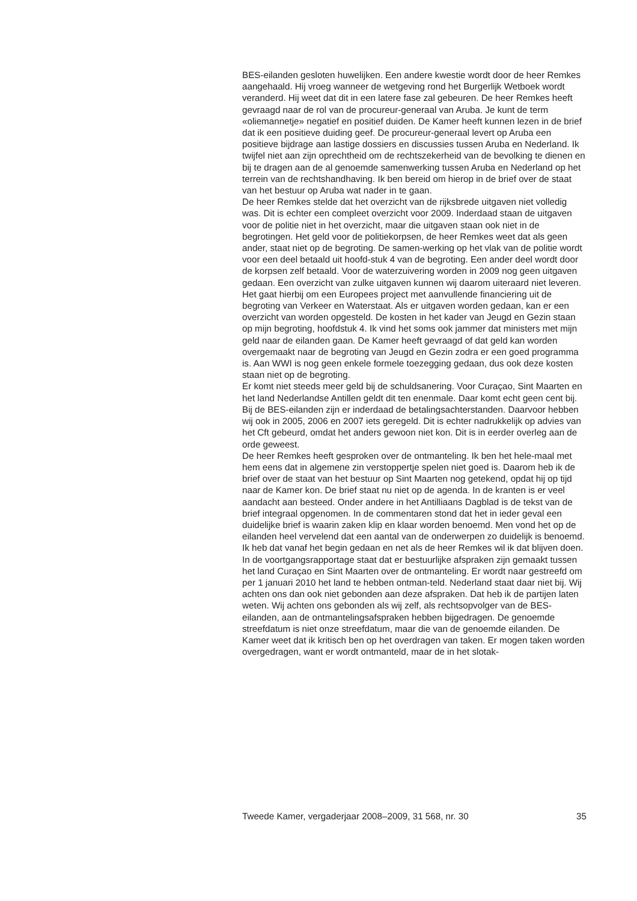BES-eilanden gesloten huwelijken. Een andere kwestie wordt door de heer Remkes aangehaald. Hij vroeg wanneer de wetgeving rond het Burgerlijk Wetboek wordt veranderd. Hij weet dat dit in een latere fase zal gebeuren. De heer Remkes heeft gevraagd naar de rol van de procureur-generaal van Aruba. Je kunt de term «oliemannetje» negatief en positief duiden. De Kamer heeft kunnen lezen in de brief dat ik een positieve duiding geef. De procureur-generaal levert op Aruba een positieve bijdrage aan lastige dossiers en discussies tussen Aruba en Nederland. Ik twijfel niet aan zijn oprechtheid om de rechtszekerheid van de bevolking te dienen en bij te dragen aan de al genoemde samenwerking tussen Aruba en Nederland op het terrein van de rechtshandhaving. Ik ben bereid om hierop in de brief over de staat van het bestuur op Aruba wat nader in te gaan.
De heer Remkes stelde dat het overzicht van de rijksbrede uitgaven niet volledig was. Dit is echter een compleet overzicht voor 2009. Inderdaad staan de uitgaven voor de politie niet in het overzicht, maar die uitgaven staan ook niet in de begrotingen. Het geld voor de politiekorpsen, de heer Remkes weet dat als geen ander, staat niet op de begroting. De samen-werking op het vlak van de politie wordt voor een deel betaald uit hoofd-stuk 4 van de begroting. Een ander deel wordt door de korpsen zelf betaald. Voor de waterzuivering worden in 2009 nog geen uitgaven gedaan. Een overzicht van zulke uitgaven kunnen wij daarom uiteraard niet leveren. Het gaat hierbij om een Europees project met aanvullende financiering uit de begroting van Verkeer en Waterstaat. Als er uitgaven worden gedaan, kan er een overzicht van worden opgesteld. De kosten in het kader van Jeugd en Gezin staan op mijn begroting, hoofdstuk 4. Ik vind het soms ook jammer dat ministers met mijn geld naar de eilanden gaan. De Kamer heeft gevraagd of dat geld kan worden overgemaakt naar de begroting van Jeugd en Gezin zodra er een goed programma is. Aan WWI is nog geen enkele formele toezegging gedaan, dus ook deze kosten staan niet op de begroting.
Er komt niet steeds meer geld bij de schuldsanering. Voor Curaçao, Sint Maarten en het land Nederlandse Antillen geldt dit ten enenmale. Daar komt echt geen cent bij. Bij de BES-eilanden zijn er inderdaad de betalingsachterstanden. Daarvoor hebben wij ook in 2005, 2006 en 2007 iets geregeld. Dit is echter nadrukkelijk op advies van het Cft gebeurd, omdat het anders gewoon niet kon. Dit is in eerder overleg aan de orde geweest.
De heer Remkes heeft gesproken over de ontmanteling. Ik ben het hele-maal met hem eens dat in algemene zin verstoppertje spelen niet goed is. Daarom heb ik de brief over de staat van het bestuur op Sint Maarten nog getekend, opdat hij op tijd naar de Kamer kon. De brief staat nu niet op de agenda. In de kranten is er veel aandacht aan besteed. Onder andere in het Antilliaans Dagblad is de tekst van de brief integraal opgenomen. In de commentaren stond dat het in ieder geval een duidelijke brief is waarin zaken klip en klaar worden benoemd. Men vond het op de eilanden heel vervelend dat een aantal van de onderwerpen zo duidelijk is benoemd. Ik heb dat vanaf het begin gedaan en net als de heer Remkes wil ik dat blijven doen.
In de voortgangsrapportage staat dat er bestuurlijke afspraken zijn gemaakt tussen het land Curaçao en Sint Maarten over de ontmanteling. Er wordt naar gestreefd om per 1 januari 2010 het land te hebben ontman-teld. Nederland staat daar niet bij. Wij achten ons dan ook niet gebonden aan deze afspraken. Dat heb ik de partijen laten weten. Wij achten ons gebonden als wij zelf, als rechtsopvolger van de BES-eilanden, aan de ontmantelingsafspraken hebben bijgedragen. De genoemde streefdatum is niet onze streefdatum, maar die van de genoemde eilanden. De Kamer weet dat ik kritisch ben op het overdragen van taken. Er mogen taken worden overgedragen, want er wordt ontmanteld, maar de in het slotak-
Tweede Kamer, vergaderjaar 2008–2009, 31 568, nr. 30 35